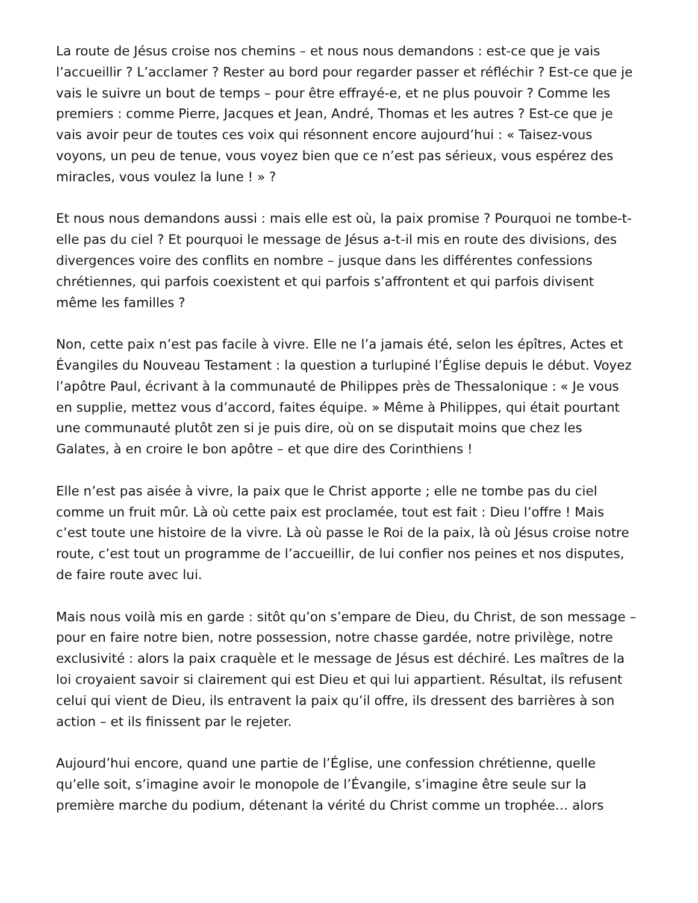La route de Jésus croise nos chemins – et nous nous demandons : est-ce que je vais l’accueillir ? L’acclamer ? Rester au bord pour regarder passer et réfléchir ? Est-ce que je vais le suivre un bout de temps – pour être effrayé-e, et ne plus pouvoir ? Comme les premiers : comme Pierre, Jacques et Jean, André, Thomas et les autres ? Est-ce que je vais avoir peur de toutes ces voix qui résonnent encore aujourd’hui : « Taisez-vous voyons, un peu de tenue, vous voyez bien que ce n’est pas sérieux, vous espérez des miracles, vous voulez la lune ! » ?
Et nous nous demandons aussi : mais elle est où, la paix promise ? Pourquoi ne tombe-t-elle pas du ciel ? Et pourquoi le message de Jésus a-t-il mis en route des divisions, des divergences voire des conflits en nombre – jusque dans les différentes confessions chrétiennes, qui parfois coexistent et qui parfois s’affrontent et qui parfois divisent même les familles ?
Non, cette paix n’est pas facile à vivre. Elle ne l’a jamais été, selon les épîtres, Actes et Évangiles du Nouveau Testament : la question a turlupiné l’Église depuis le début. Voyez l’apôtre Paul, écrivant à la communauté de Philippes près de Thessalonique : « Je vous en supplie, mettez vous d’accord, faites équipe. » Même à Philippes, qui était pourtant une communauté plutôt zen si je puis dire, où on se disputait moins que chez les Galates, à en croire le bon apôtre – et que dire des Corinthiens !
Elle n’est pas aisée à vivre, la paix que le Christ apporte ; elle ne tombe pas du ciel comme un fruit mûr. Là où cette paix est proclamée, tout est fait : Dieu l’offre ! Mais c’est toute une histoire de la vivre. Là où passe le Roi de la paix, là où Jésus croise notre route, c’est tout un programme de l’accueillir, de lui confier nos peines et nos disputes, de faire route avec lui.
Mais nous voilà mis en garde : sitôt qu’on s’empare de Dieu, du Christ, de son message – pour en faire notre bien, notre possession, notre chasse gardée, notre privilège, notre exclusivité : alors la paix craquèle et le message de Jésus est déchiré. Les maîtres de la loi croyaient savoir si clairement qui est Dieu et qui lui appartient. Résultat, ils refusent celui qui vient de Dieu, ils entravent la paix qu’il offre, ils dressent des barrières à son action – et ils finissent par le rejeter.
Aujourd’hui encore, quand une partie de l’Église, une confession chrétienne, quelle qu’elle soit, s’imagine avoir le monopole de l’Évangile, s’imagine être seule sur la première marche du podium, détenant la vérité du Christ comme un trophée… alors